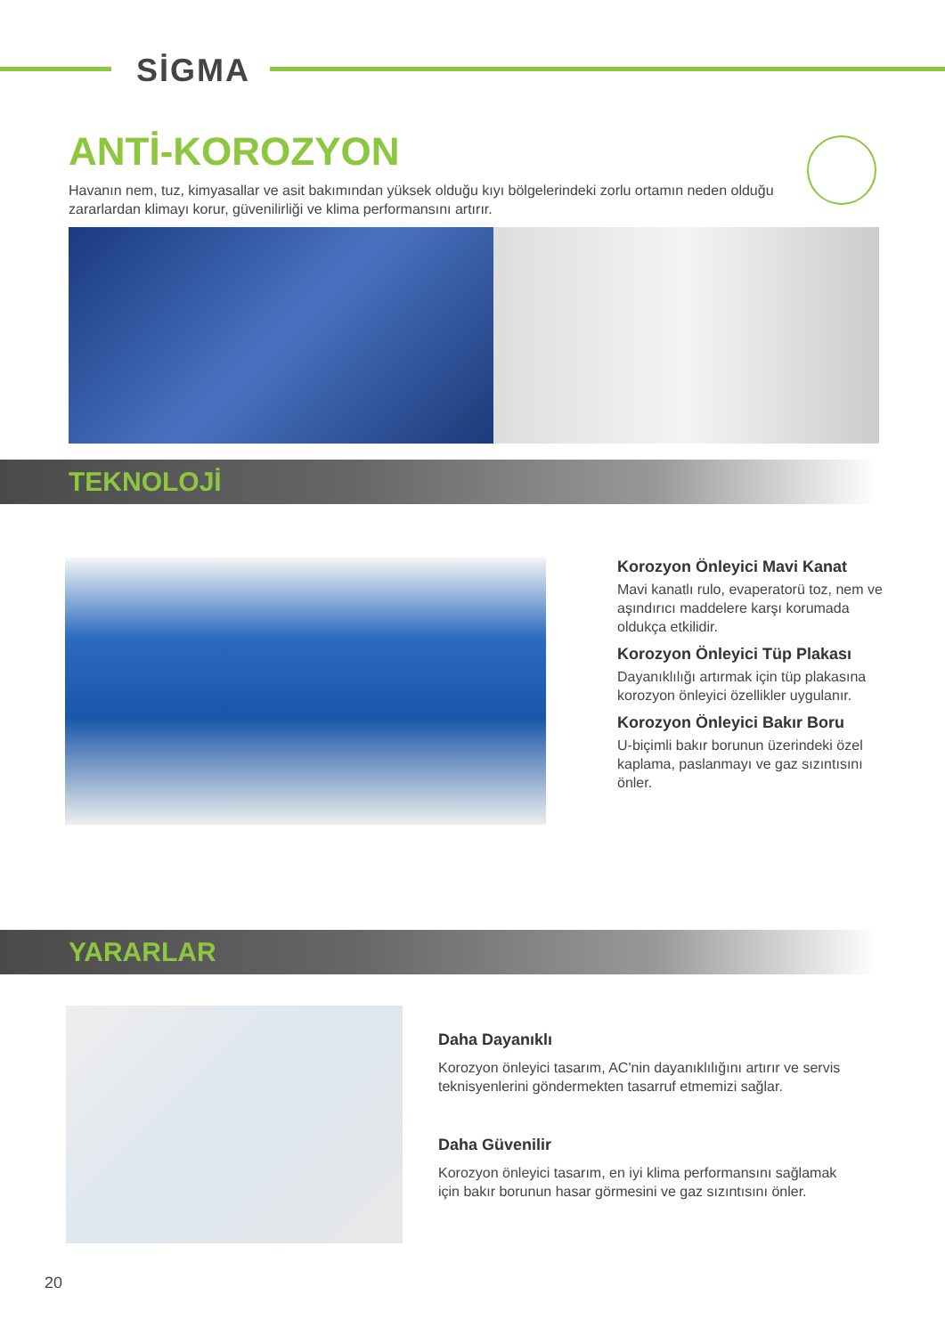SİGMA
ANTİ-KOROZYON
Havanın nem, tuz, kimyasallar ve asit bakımından yüksek olduğu kıyı bölgelerindeki zorlu ortamın neden olduğu zararlardan klimayı korur, güvenilirliği ve klima performansını artırır.
TEKNOLOJİ
Korozyon Önleyici Mavi Kanat
Mavi kanatlı rulo, evaperatorü toz, nem ve aşındırıcı maddelere karşı korumada oldukça etkilidir.
Korozyon Önleyici Tüp Plakası
Dayanıklılığı artırmak için tüp plakasına korozyon önleyici özellikler uygulanır.
Korozyon Önleyici Bakır Boru
U-biçimli bakır borunun üzerindeki özel kaplama, paslanmayı ve gaz sızıntısını önler.
YARARLAR
Daha Dayanıklı
Korozyon önleyici tasarım, AC'nin dayanıklılığını artırır ve servis teknisyenlerini göndermekten tasarruf etmemizi sağlar.
Daha Güvenilir
Korozyon önleyici tasarım, en iyi klima performansını sağlamak için bakır borunun hasar görmesini ve gaz sızıntısını önler.
20